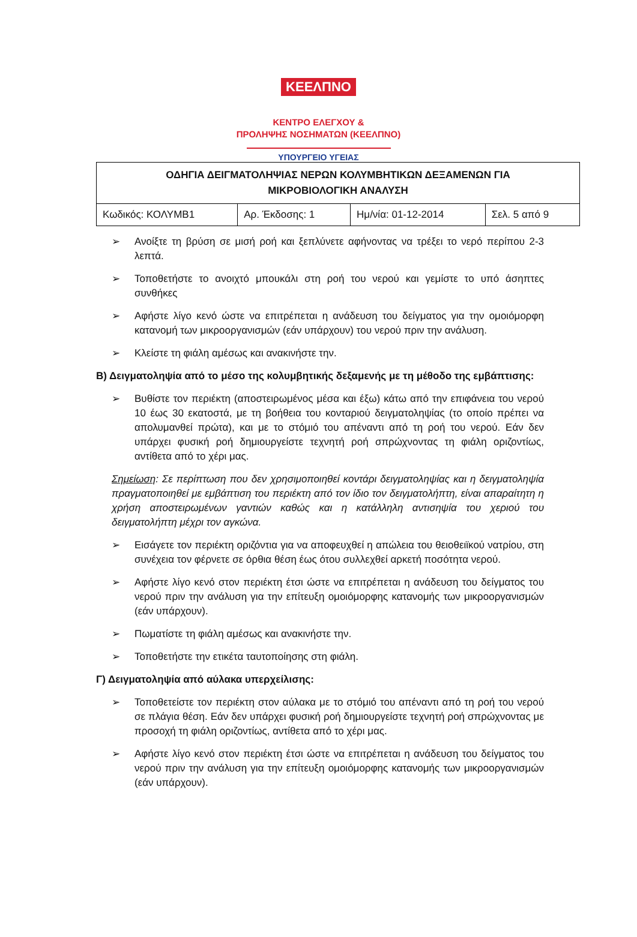ΚΕΕΛΠΝΟ
ΚΕΝΤΡΟ ΕΛΕΓΧΟΥ &
ΠΡΟΛΗΨΗΣ ΝΟΣΗΜΑΤΩΝ (ΚΕΕΛΠΝΟ)
ΥΠΟΥΡΓΕΙΟ ΥΓΕΙΑΣ
| ΟΔΗΓΙΑ ΔΕΙΓΜΑΤΟΛΗΨΙΑΣ ΝΕΡΩΝ ΚΟΛΥΜΒΗΤΙΚΩΝ ΔΕΞΑΜΕΝΩΝ ΓΙΑ ΜΙΚΡΟΒΙΟΛΟΓΙΚΗ ΑΝΑΛΥΣΗ | | | |
| Κωδικός: ΚΟΛΥΜΒ1 | Αρ. Έκδοσης: 1 | Ημ/νία: 01-12-2014 | Σελ. 5 από 9 |
➢ Ανοίξτε τη βρύση σε μισή ροή και ξεπλύνετε αφήνοντας να τρέξει το νερό περίπου 2-3 λεπτά.
➢ Τοποθετήστε το ανοιχτό μπουκάλι στη ροή του νερού και γεμίστε το υπό άσηπτες συνθήκες
➢ Αφήστε λίγο κενό ώστε να επιτρέπεται η ανάδευση του δείγματος για την ομοιόμορφη κατανομή των μικροοργανισμών (εάν υπάρχουν) του νερού πριν την ανάλυση.
➢ Κλείστε τη φιάλη αμέσως και ανακινήστε την.
Β) Δειγματοληψία από το μέσο της κολυμβητικής δεξαμενής με τη μέθοδο της εμβάπτισης:
➢ Βυθίστε τον περιέκτη (αποστειρωμένος μέσα και έξω) κάτω από την επιφάνεια του νερού 10 έως 30 εκατοστά, με τη βοήθεια του κονταριού δειγματοληψίας (το οποίο πρέπει να απολυμανθεί πρώτα), και με το στόμιό του απέναντι από τη ροή του νερού. Εάν δεν υπάρχει φυσική ροή δημιουργείστε τεχνητή ροή σπρώχνοντας τη φιάλη οριζοντίως, αντίθετα από το χέρι μας.
Σημείωση: Σε περίπτωση που δεν χρησιμοποιηθεί κοντάρι δειγματοληψίας και η δειγματοληψία πραγματοποιηθεί με εμβάπτιση του περιέκτη από τον ίδιο τον δειγματολήπτη, είναι απαραίτητη η χρήση αποστειρωμένων γαντιών καθώς και η κατάλληλη αντισηψία του χεριού του δειγματολήπτη μέχρι τον αγκώνα.
➢ Εισάγετε τον περιέκτη οριζόντια για να αποφευχθεί η απώλεια του θειοθειϊκού νατρίου, στη συνέχεια τον φέρνετε σε όρθια θέση έως ότου συλλεχθεί αρκετή ποσότητα νερού.
➢ Αφήστε λίγο κενό στον περιέκτη έτσι ώστε να επιτρέπεται η ανάδευση του δείγματος του νερού πριν την ανάλυση για την επίτευξη ομοιόμορφης κατανομής των μικροοργανισμών (εάν υπάρχουν).
➢ Πωματίστε τη φιάλη αμέσως και ανακινήστε την.
➢ Τοποθετήστε την ετικέτα ταυτοποίησης στη φιάλη.
Γ) Δειγματοληψία από αύλακα υπερχείλισης:
➢ Τοποθετείστε τον περιέκτη στον αύλακα με το στόμιό του απέναντι από τη ροή του νερού σε πλάγια θέση. Εάν δεν υπάρχει φυσική ροή δημιουργείστε τεχνητή ροή σπρώχνοντας με προσοχή τη φιάλη οριζοντίως, αντίθετα από το χέρι μας.
➢ Αφήστε λίγο κενό στον περιέκτη έτσι ώστε να επιτρέπεται η ανάδευση του δείγματος του νερού πριν την ανάλυση για την επίτευξη ομοιόμορφης κατανομής των μικροοργανισμών (εάν υπάρχουν).